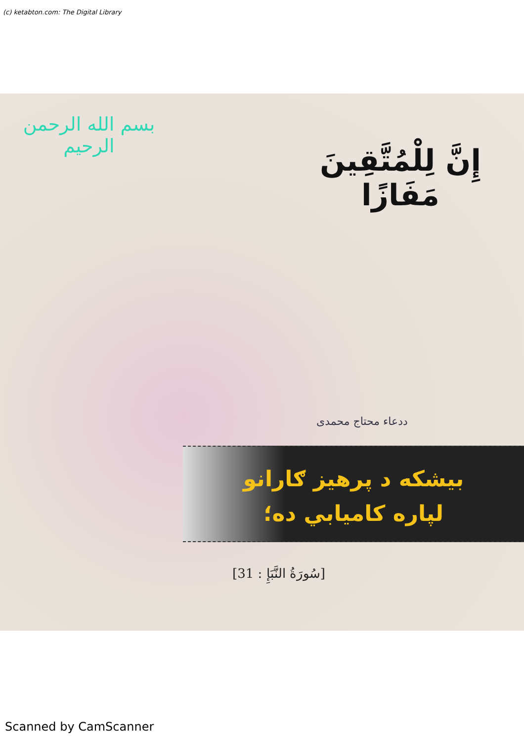(c) ketabton.com: The Digital Library
بسم الله الرحمن الرحيم
إِنَّ لِلْمُتَّقِينَ مَفَازًا
ددعاء محتاج محمدی
بیشکه د پرهیز ګارانو
لپاره کامیابي ده؛
[سُورَةُ النَّبَإِ : 31]
Scanned by CamScanner